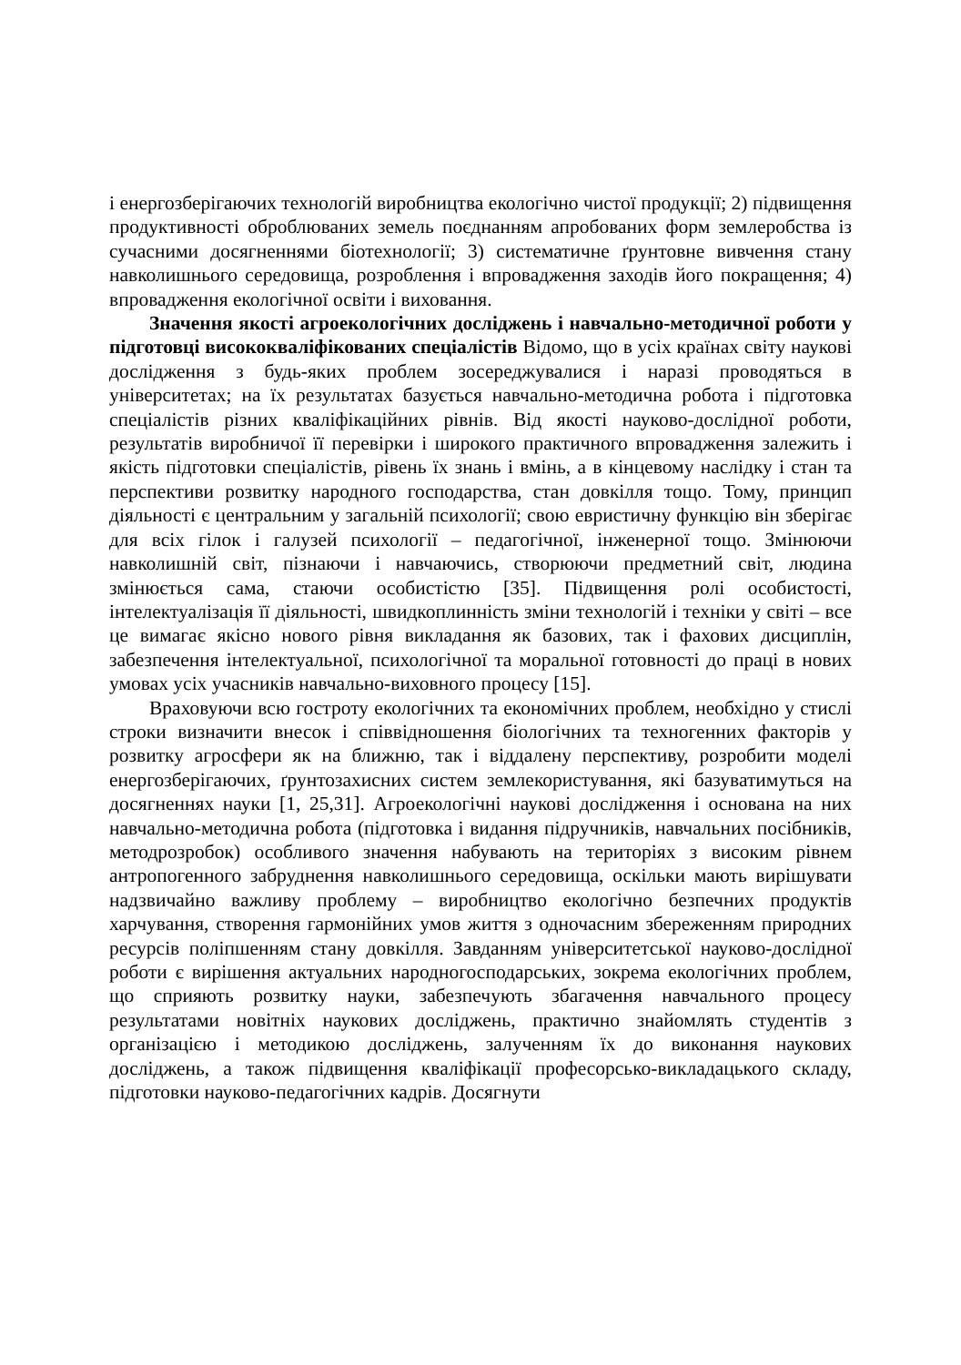і енергозберігаючих технологій виробництва екологічно чистої продукції; 2) підвищення продуктивності оброблюваних земель поєднанням апробованих форм землеробства із сучасними досягненнями біотехнології; 3) систематичне ґрунтовне вивчення стану навколишнього середовища, розроблення і впровадження заходів його покращення; 4) впровадження екологічної освіти і виховання.
Значення якості агроекологічних досліджень і навчально-методичної роботи у підготовці висококваліфікованих спеціалістів Відомо, що в усіх країнах світу наукові дослідження з будь-яких проблем зосереджувалися і наразі проводяться в університетах; на їх результатах базується навчально-методична робота і підготовка спеціалістів різних кваліфікаційних рівнів. Від якості науково-дослідної роботи, результатів виробничої її перевірки і широкого практичного впровадження залежить і якість підготовки спеціалістів, рівень їх знань і вмінь, а в кінцевому наслідку і стан та перспективи розвитку народного господарства, стан довкілля тощо. Тому, принцип діяльності є центральним у загальній психології; свою евристичну функцію він зберігає для всіх гілок і галузей психології – педагогічної, інженерної тощо. Змінюючи навколишній світ, пізнаючи і навчаючись, створюючи предметний світ, людина змінюється сама, стаючи особистістю [35]. Підвищення ролі особистості, інтелектуалізація її діяльності, швидкоплинність зміни технологій і техніки у світі – все це вимагає якісно нового рівня викладання як базових, так і фахових дисциплін, забезпечення інтелектуальної, психологічної та моральної готовності до праці в нових умовах усіх учасників навчально-виховного процесу [15].
Враховуючи всю гостроту екологічних та економічних проблем, необхідно у стислі строки визначити внесок і співвідношення біологічних та техногенних факторів у розвитку агросфери як на ближню, так і віддалену перспективу, розробити моделі енергозберігаючих, ґрунтозахисних систем землекористування, які базуватимуться на досягненнях науки [1, 25,31]. Агроекологічні наукові дослідження і основана на них навчально-методична робота (підготовка і видання підручників, навчальних посібників, методрозробок) особливого значення набувають на територіях з високим рівнем антропогенного забруднення навколишнього середовища, оскільки мають вирішувати надзвичайно важливу проблему – виробництво екологічно безпечних продуктів харчування, створення гармонійних умов життя з одночасним збереженням природних ресурсів поліпшенням стану довкілля. Завданням університетської науково-дослідної роботи є вирішення актуальних народногосподарських, зокрема екологічних проблем, що сприяють розвитку науки, забезпечують збагачення навчального процесу результатами новітніх наукових досліджень, практично знайомлять студентів з організацією і методикою досліджень, залученням їх до виконання наукових досліджень, а також підвищення кваліфікації професорсько-викладацького складу, підготовки науково-педагогічних кадрів. Досягнути